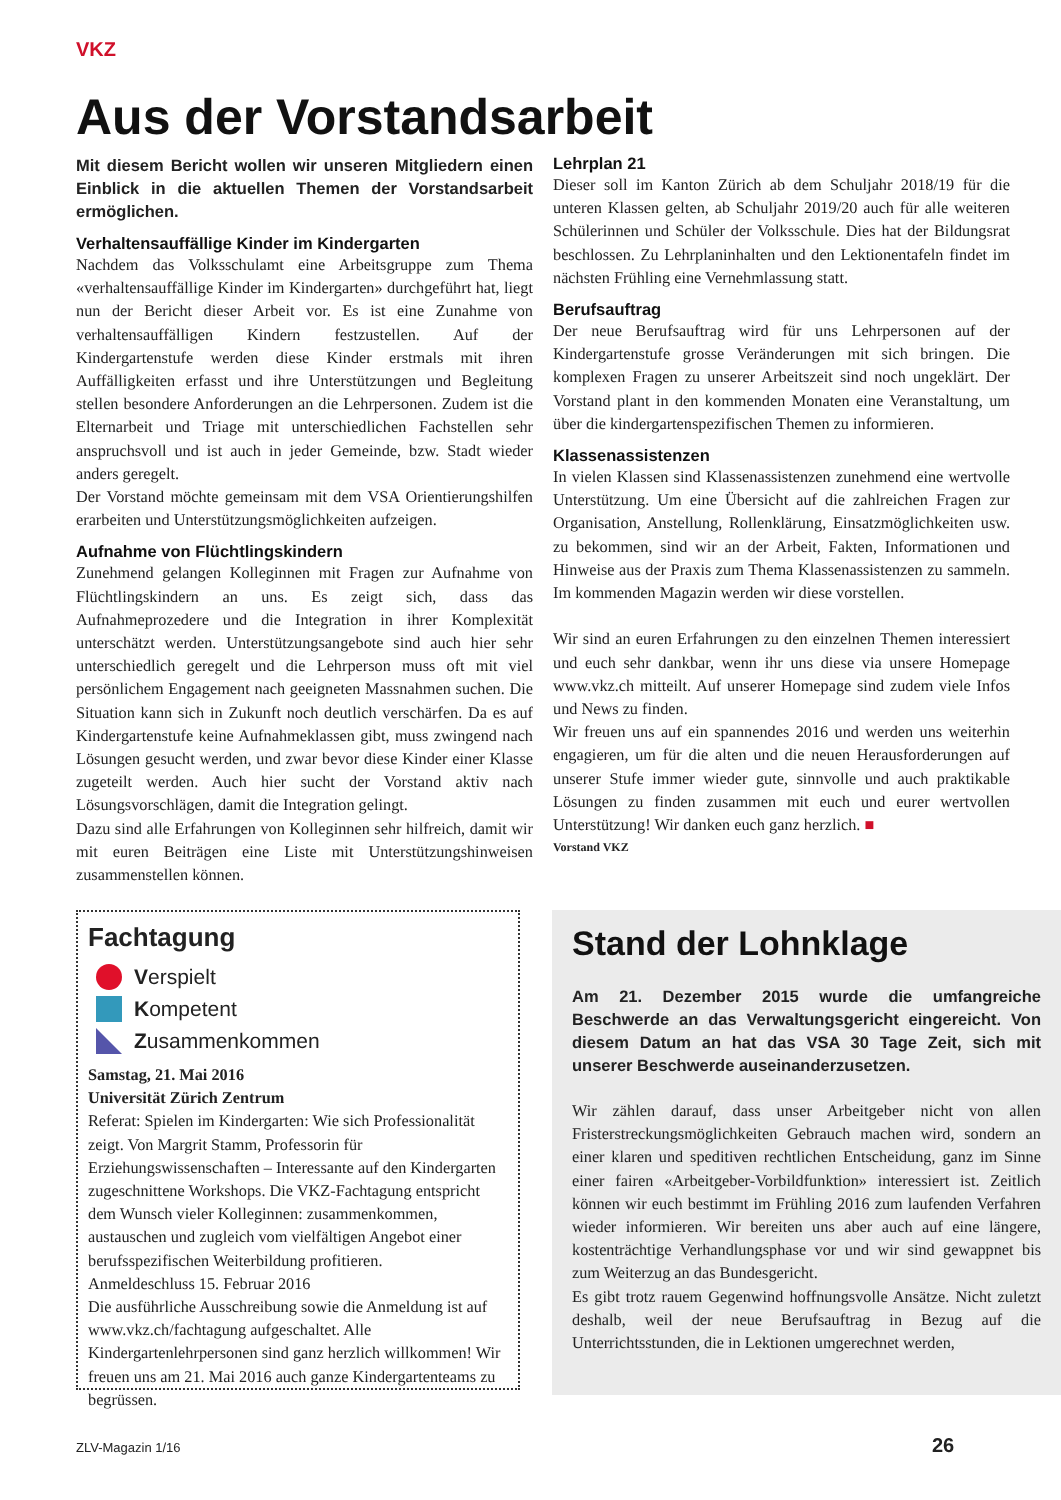VKZ
Aus der Vorstandsarbeit
Mit diesem Bericht wollen wir unseren Mitgliedern einen Einblick in die aktuellen Themen der Vorstandsarbeit ermöglichen.
Verhaltensauffällige Kinder im Kindergarten
Nachdem das Volksschulamt eine Arbeitsgruppe zum Thema «verhaltensauffällige Kinder im Kindergarten» durchgeführt hat, liegt nun der Bericht dieser Arbeit vor. Es ist eine Zunahme von verhaltensauffälligen Kindern festzustellen. Auf der Kindergartenstufe werden diese Kinder erstmals mit ihren Auffälligkeiten erfasst und ihre Unterstützungen und Begleitung stellen besondere Anforderungen an die Lehrpersonen. Zudem ist die Elternarbeit und Triage mit unterschiedlichen Fachstellen sehr anspruchsvoll und ist auch in jeder Gemeinde, bzw. Stadt wieder anders geregelt.
Der Vorstand möchte gemeinsam mit dem VSA Orientierungshilfen erarbeiten und Unterstützungsmöglichkeiten aufzeigen.
Aufnahme von Flüchtlingskindern
Zunehmend gelangen Kolleginnen mit Fragen zur Aufnahme von Flüchtlingskindern an uns. Es zeigt sich, dass das Aufnahmeprozedere und die Integration in ihrer Komplexität unterschätzt werden. Unterstützungsangebote sind auch hier sehr unterschiedlich geregelt und die Lehrperson muss oft mit viel persönlichem Engagement nach geeigneten Massnahmen suchen. Die Situation kann sich in Zukunft noch deutlich verschärfen. Da es auf Kindergartenstufe keine Aufnahmeklassen gibt, muss zwingend nach Lösungen gesucht werden, und zwar bevor diese Kinder einer Klasse zugeteilt werden. Auch hier sucht der Vorstand aktiv nach Lösungsvorschlägen, damit die Integration gelingt.
Dazu sind alle Erfahrungen von Kolleginnen sehr hilfreich, damit wir mit euren Beiträgen eine Liste mit Unterstützungshinweisen zusammenstellen können.
Lehrplan 21
Dieser soll im Kanton Zürich ab dem Schuljahr 2018/19 für die unteren Klassen gelten, ab Schuljahr 2019/20 auch für alle weiteren Schülerinnen und Schüler der Volksschule. Dies hat der Bildungsrat beschlossen. Zu Lehrplaninhalten und den Lektionentafeln findet im nächsten Frühling eine Vernehmlassung statt.
Berufsauftrag
Der neue Berufsauftrag wird für uns Lehrpersonen auf der Kindergartenstufe grosse Veränderungen mit sich bringen. Die komplexen Fragen zu unserer Arbeitszeit sind noch ungeklärt. Der Vorstand plant in den kommenden Monaten eine Veranstaltung, um über die kindergartenspezifischen Themen zu informieren.
Klassenassistenzen
In vielen Klassen sind Klassenassistenzen zunehmend eine wertvolle Unterstützung. Um eine Übersicht auf die zahlreichen Fragen zur Organisation, Anstellung, Rollenklärung, Einsatzmöglichkeiten usw. zu bekommen, sind wir an der Arbeit, Fakten, Informationen und Hinweise aus der Praxis zum Thema Klassenassistenzen zu sammeln. Im kommenden Magazin werden wir diese vorstellen.
Wir sind an euren Erfahrungen zu den einzelnen Themen interessiert und euch sehr dankbar, wenn ihr uns diese via unsere Homepage www.vkz.ch mitteilt. Auf unserer Homepage sind zudem viele Infos und News zu finden.
Wir freuen uns auf ein spannendes 2016 und werden uns weiterhin engagieren, um für die alten und die neuen Herausforderungen auf unserer Stufe immer wieder gute, sinnvolle und auch praktikable Lösungen zu finden zusammen mit euch und eurer wertvollen Unterstützung! Wir danken euch ganz herzlich. ■
Vorstand VKZ
Fachtagung
Verspielt
Kompetent
Zusammenkommen
Samstag, 21. Mai 2016
Universität Zürich Zentrum
Referat: Spielen im Kindergarten: Wie sich Professionalität zeigt. Von Margrit Stamm, Professorin für Erziehungswissenschaften – Interessante auf den Kindergarten zugeschnittene Workshops. Die VKZ-Fachtagung entspricht dem Wunsch vieler Kolleginnen: zusammenkommen, austauschen und zugleich vom vielfältigen Angebot einer berufsspezifischen Weiterbildung profitieren.
Anmeldeschluss 15. Februar 2016
Die ausführliche Ausschreibung sowie die Anmeldung ist auf www.vkz.ch/fachtagung aufgeschaltet. Alle Kindergartenlehrpersonen sind ganz herzlich willkommen! Wir freuen uns am 21. Mai 2016 auch ganze Kindergartenteams zu begrüssen.
Stand der Lohnklage
Am 21. Dezember 2015 wurde die umfangreiche Beschwerde an das Verwaltungsgericht eingereicht. Von diesem Datum an hat das VSA 30 Tage Zeit, sich mit unserer Beschwerde auseinanderzusetzen.
Wir zählen darauf, dass unser Arbeitgeber nicht von allen Fristerstreckungsmöglichkeiten Gebrauch machen wird, sondern an einer klaren und speditiven rechtlichen Entscheidung, ganz im Sinne einer fairen «Arbeitgeber-Vorbildfunktion» interessiert ist. Zeitlich können wir euch bestimmt im Frühling 2016 zum laufenden Verfahren wieder informieren. Wir bereiten uns aber auch auf eine längere, kostenträchtige Verhandlungsphase vor und wir sind gewappnet bis zum Weiterzug an das Bundesgericht.
Es gibt trotz rauem Gegenwind hoffnungsvolle Ansätze. Nicht zuletzt deshalb, weil der neue Berufsauftrag in Bezug auf die Unterrichtsstunden, die in Lektionen umgerechnet werden,
ZLV-Magazin 1/16 26